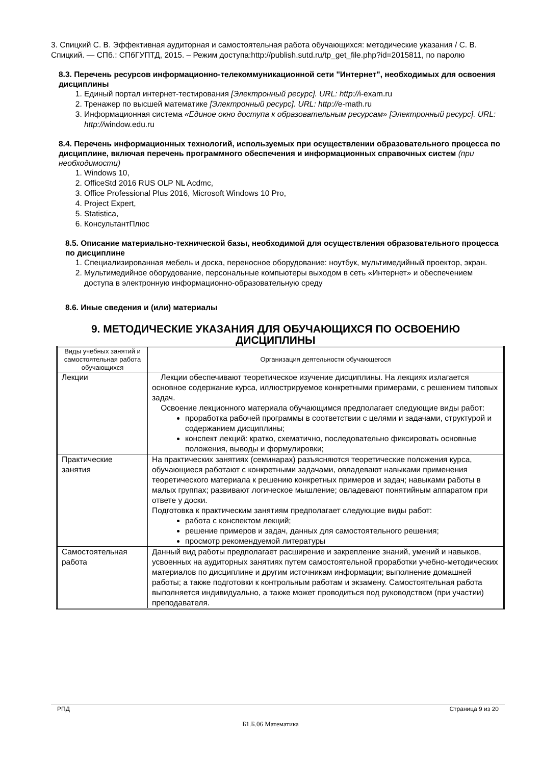3. Спицкий С. В. Эффективная аудиторная и самостоятельная работа обучающихся: методические указания / С. В. Спицкий. — СПб.: СПбГУПТД, 2015. – Режим доступа:http://publish.sutd.ru/tp_get_file.php?id=2015811, по паролю
8.3. Перечень ресурсов информационно-телекоммуникационной сети "Интернет", необходимых для освоения дисциплины
1. Единый портал интернет-тестирования [Электронный ресурс]. URL: http://i-exam.ru
2. Тренажер по высшей математике [Электронный ресурс]. URL: http://e-math.ru
3. Информационная система «Единое окно доступа к образовательным ресурсам» [Электронный ресурс]. URL: http://window.edu.ru
8.4. Перечень информационных технологий, используемых при осуществлении образовательного процесса по дисциплине, включая перечень программного обеспечения и информационных справочных систем (при необходимости)
1. Windows 10,
2. OfficeStd 2016 RUS OLP NL Acdmc,
3. Office Professional Plus 2016, Microsoft Windows 10 Pro,
4. Project Expert,
5. Statistica,
6. КонсультантПлюс
8.5. Описание материально-технической базы, необходимой для осуществления образовательного процесса по дисциплине
1. Специализированная мебель и доска, переносное оборудование: ноутбук, мультимедийный проектор, экран.
2. Мультимедийное оборудование, персональные компьютеры выходом в сеть «Интернет» и обеспечением доступа в электронную информационно-образовательную среду
8.6. Иные сведения и (или) материалы
9. МЕТОДИЧЕСКИЕ УКАЗАНИЯ ДЛЯ ОБУЧАЮЩИХСЯ ПО ОСВОЕНИЮ ДИСЦИПЛИНЫ
| Виды учебных занятий и самостоятельная работа обучающихся | Организация деятельности обучающегося |
| Лекции | Лекции обеспечивают теоретическое изучение дисциплины. На лекциях излагается основное содержание курса, иллюстрируемое конкретными примерами, с решением типовых задач. Освоение лекционного материала обучающимся предполагает следующие виды работ: проработка рабочей программы в соответствии с целями и задачами, структурой и содержанием дисциплины; конспект лекций: кратко, схематично, последовательно фиксировать основные положения, выводы и формулировки; |
| Практические занятия | На практических занятиях (семинарах) разъясняются теоретические положения курса, обучающиеся работают с конкретными задачами, овладевают навыками применения теоретического материала к решению конкретных примеров и задач; навыками работы в малых группах; развивают логическое мышление; овладевают понятийным аппаратом при ответе у доски. Подготовка к практическим занятиям предполагает следующие виды работ: работа с конспектом лекций; решение примеров и задач, данных для самостоятельного решения; просмотр рекомендуемой литературы |
| Самостоятельная работа | Данный вид работы предполагает расширение и закрепление знаний, умений и навыков, усвоенных на аудиторных занятиях путем самостоятельной проработки учебно-методических материалов по дисциплине и другим источникам информации; выполнение домашней работы; а также подготовки к контрольным работам и экзамену. Самостоятельная работа выполняется индивидуально, а также может проводиться под руководством (при участии) преподавателя. |
РПД Страница 9 из 20
Б1.Б.06 Математика